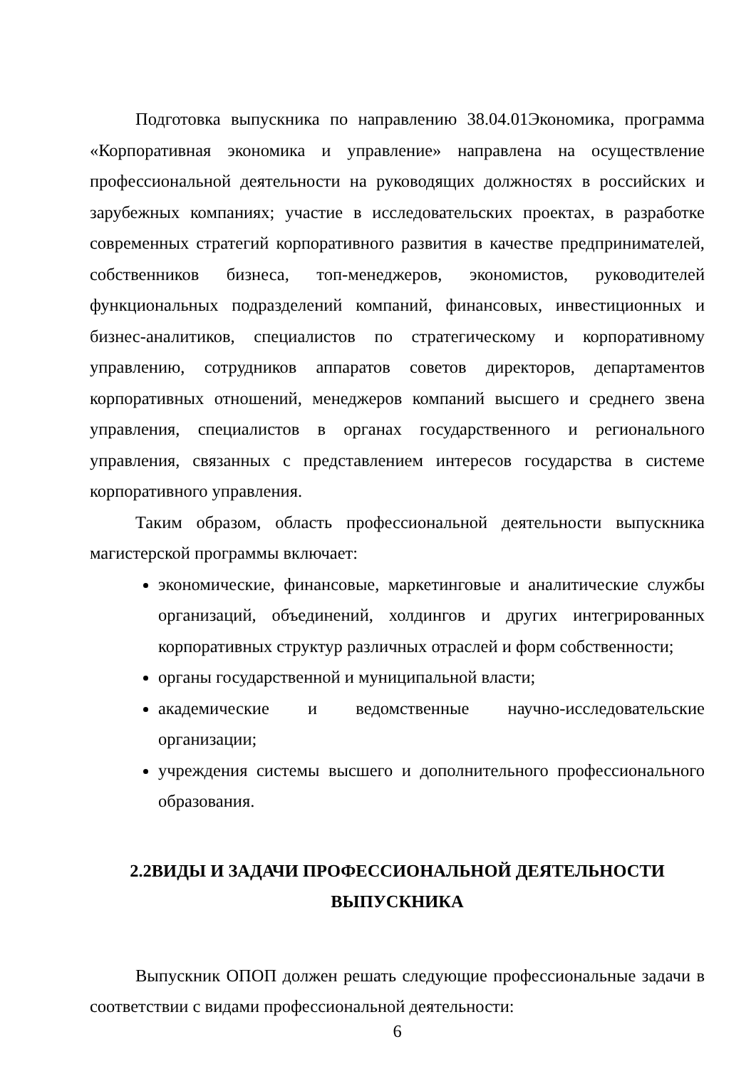Подготовка выпускника по направлению 38.04.01Экономика, программа «Корпоративная экономика и управление» направлена на осуществление профессиональной деятельности на руководящих должностях в российских и зарубежных компаниях; участие в исследовательских проектах, в разработке современных стратегий корпоративного развития в качестве предпринимателей, собственников бизнеса, топ-менеджеров, экономистов, руководителей функциональных подразделений компаний, финансовых, инвестиционных и бизнес-аналитиков, специалистов по стратегическому и корпоративному управлению, сотрудников аппаратов советов директоров, департаментов корпоративных отношений, менеджеров компаний высшего и среднего звена управления, специалистов в органах государственного и регионального управления, связанных с представлением интересов государства в системе корпоративного управления.
Таким образом, область профессиональной деятельности выпускника магистерской программы включает:
экономические, финансовые, маркетинговые и аналитические службы организаций, объединений, холдингов и других интегрированных корпоративных структур различных отраслей и форм собственности;
органы государственной и муниципальной власти;
академические и ведомственные научно-исследовательские организации;
учреждения системы высшего и дополнительного профессионального образования.
2.2ВИДЫ И ЗАДАЧИ ПРОФЕССИОНАЛЬНОЙ ДЕЯТЕЛЬНОСТИ ВЫПУСКНИКА
Выпускник ОПОП должен решать следующие профессиональные задачи в соответствии с видами профессиональной деятельности:
6